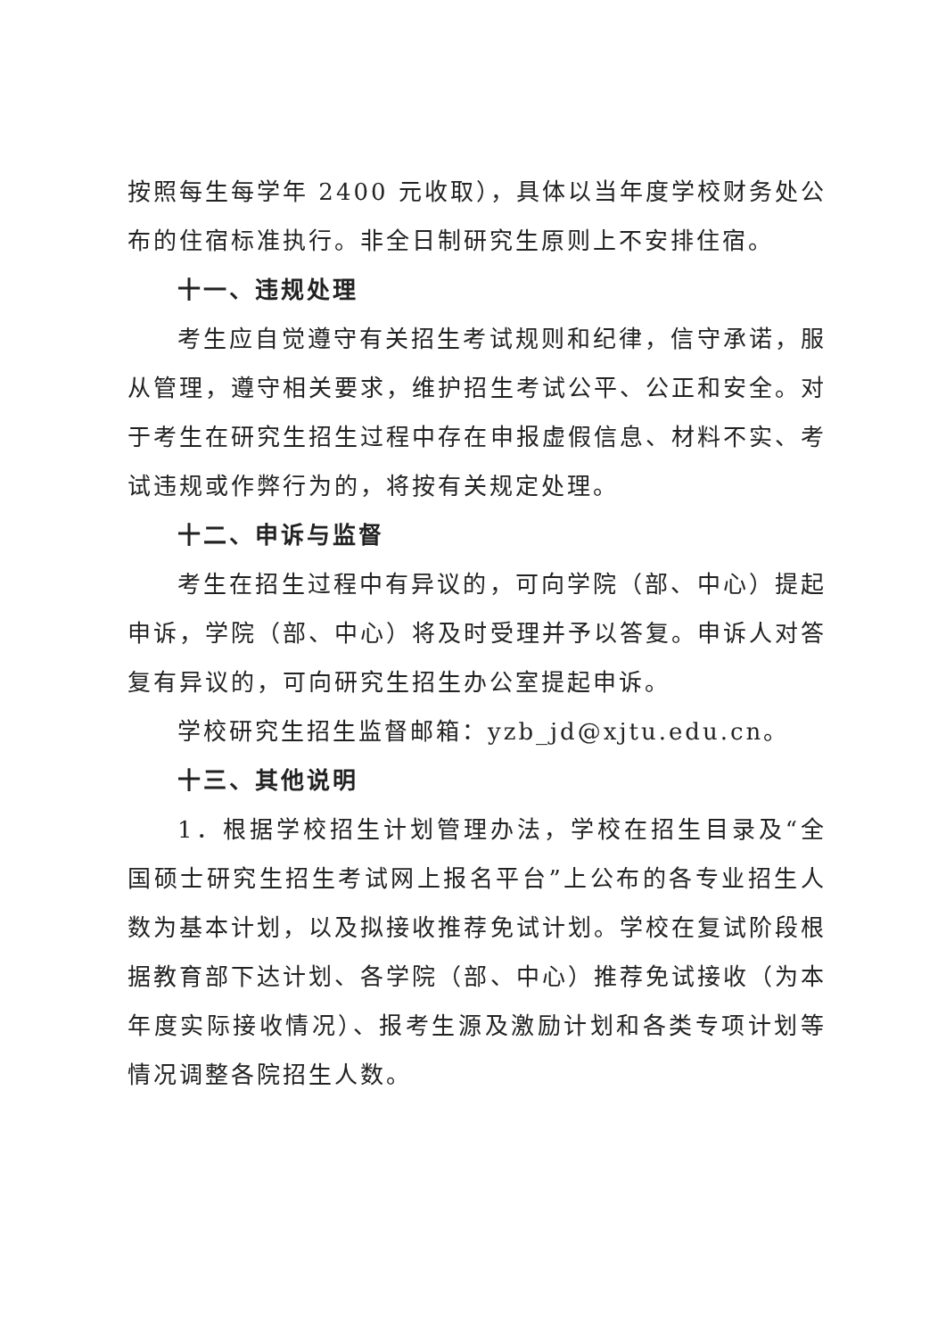按照每生每学年 2400 元收取），具体以当年度学校财务处公布的住宿标准执行。非全日制研究生原则上不安排住宿。
十一、违规处理
考生应自觉遵守有关招生考试规则和纪律，信守承诺，服从管理，遵守相关要求，维护招生考试公平、公正和安全。对于考生在研究生招生过程中存在申报虚假信息、材料不实、考试违规或作弊行为的，将按有关规定处理。
十二、申诉与监督
考生在招生过程中有异议的，可向学院（部、中心）提起申诉，学院（部、中心）将及时受理并予以答复。申诉人对答复有异议的，可向研究生招生办公室提起申诉。
学校研究生招生监督邮箱：yzb_jd@xjtu.edu.cn。
十三、其他说明
1．根据学校招生计划管理办法，学校在招生目录及“全国硕士研究生招生考试网上报名平台”上公布的各专业招生人数为基本计划，以及拟接收推荐免试计划。学校在复试阶段根据教育部下达计划、各学院（部、中心）推荐免试接收（为本年度实际接收情况）、报考生源及激励计划和各类专项计划等情况调整各院招生人数。